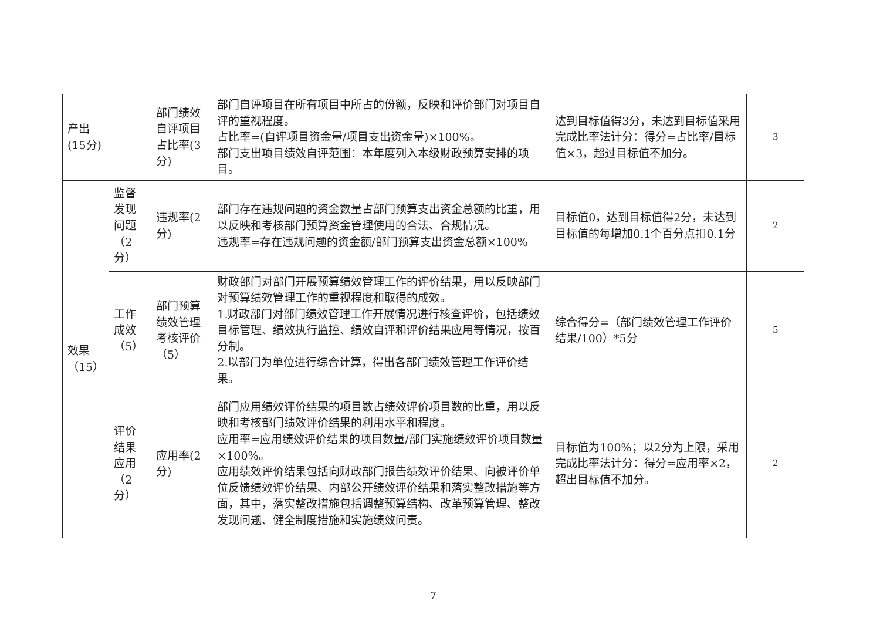| 产出(15分) | | 部门绩效自评项目占比率(3分) | 部门自评项目在所有项目中所占的份额，反映和评价部门对项目自评的重视程度。 占比率=(自评项目资金量/项目支出资金量)×100%。 部门支出项目绩效自评范围：本年度列入本级财政预算安排的项目。 | 达到目标值得3分，未达到目标值采用完成比率法计分：得分=占比率/目标值×3，超过目标值不加分。 | 3 |
| 效果（15） | 监督发现问题（2分） | 违规率(2分) | 部门存在违规问题的资金数量占部门预算支出资金总额的比重，用以反映和考核部门预算资金管理使用的合法、合规情况。 违规率=存在违规问题的资金额/部门预算支出资金总额×100% | 目标值0，达到目标值得2分，未达到目标值的每增加0.1个百分点扣0.1分 | 2 |
| | 工作成效（5） | 部门预算绩效管理考核评价（5） | 财政部门对部门开展预算绩效管理工作的评价结果，用以反映部门对预算绩效管理工作的重视程度和取得的成效。 1.财政部门对部门绩效管理工作开展情况进行核查评价，包括绩效目标管理、绩效执行监控、绩效自评和评价结果应用等情况，按百分制。 2.以部门为单位进行综合计算，得出各部门绩效管理工作评价结果。 | 综合得分=（部门绩效管理工作评价结果/100）*5分 | 5 |
| | 评价结果应用（2分） | 应用率(2分) | 部门应用绩效评价结果的项目数占绩效评价项目数的比重，用以反映和考核部门绩效评价结果的利用水平和程度。 应用率=应用绩效评价结果的项目数量/部门实施绩效评价项目数量×100%。 应用绩效评价结果包括向财政部门报告绩效评价结果、向被评价单位反馈绩效评价结果、内部公开绩效评价结果和落实整改措施等方面，其中，落实整改措施包括调整预算结构、改革预算管理、整改发现问题、健全制度措施和实施绩效问责。 | 目标值为100%；以2分为上限，采用完成比率法计分：得分=应用率×2，超出目标值不加分。 | 2 |
7